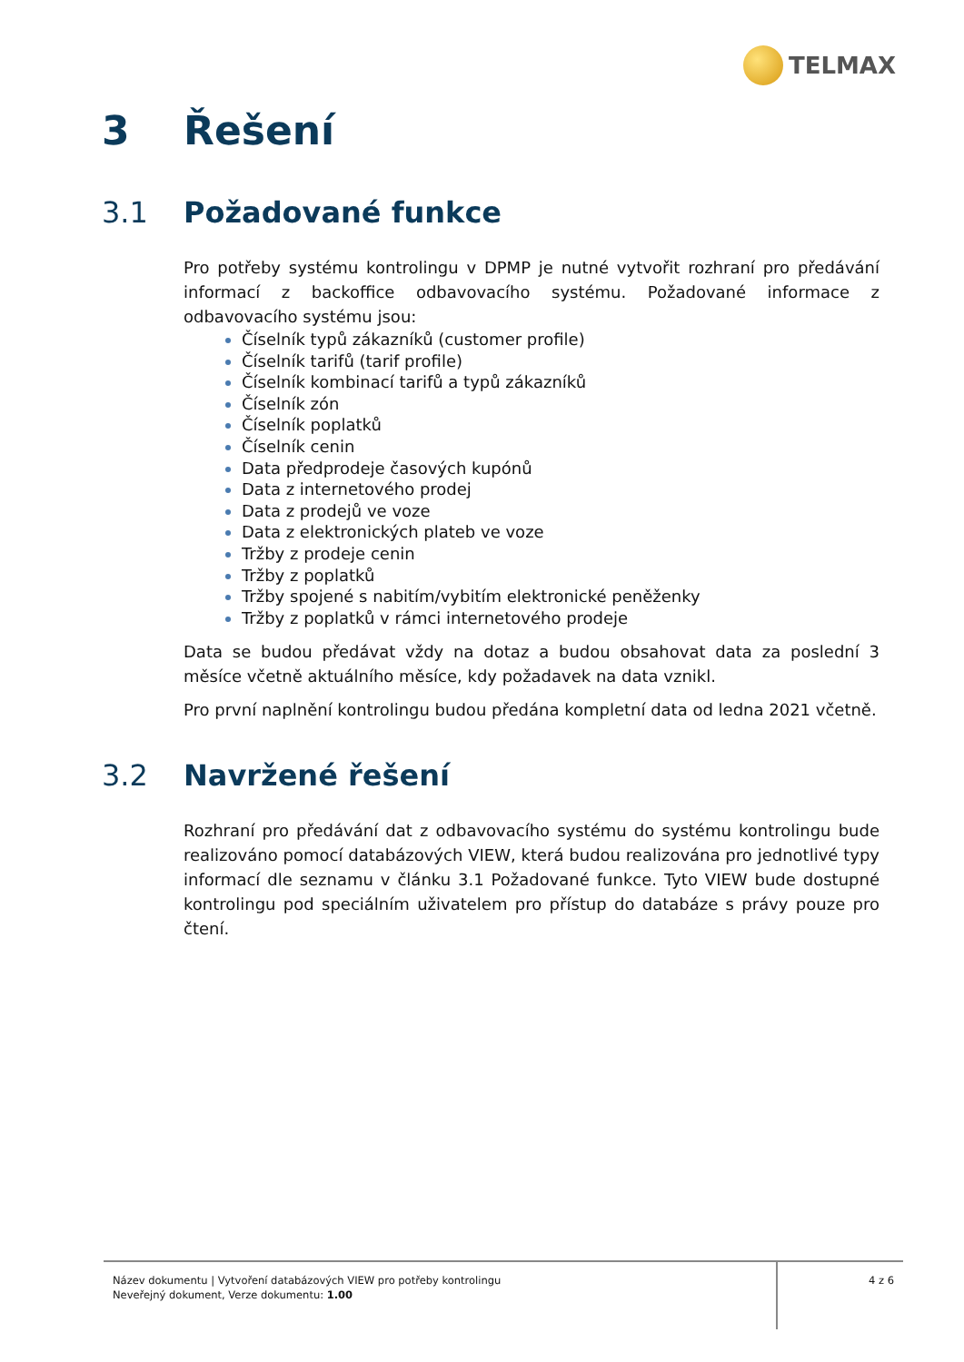TELMAX
3 Řešení
3.1 Požadované funkce
Pro potřeby systému kontrolingu v DPMP je nutné vytvořit rozhraní pro předávání informací z backoffice odbavovacího systému. Požadované informace z odbavovacího systému jsou:
Číselník typů zákazníků (customer profile)
Číselník tarifů (tarif profile)
Číselník kombinací tarifů a typů zákazníků
Číselník zón
Číselník poplatků
Číselník cenin
Data předprodeje časových kupónů
Data z internetového prodej
Data z prodejů ve voze
Data z elektronických plateb ve voze
Tržby z prodeje cenin
Tržby z poplatků
Tržby spojené s nabitím/vybitím elektronické peněženky
Tržby z poplatků v rámci internetového prodeje
Data se budou předávat vždy na dotaz a budou obsahovat data za poslední 3 měsíce včetně aktuálního měsíce, kdy požadavek na data vznikl.
Pro první naplnění kontrolingu budou předána kompletní data od ledna 2021 včetně.
3.2 Navržené řešení
Rozhraní pro předávání dat z odbavovacího systému do systému kontrolingu bude realizováno pomocí databázových VIEW, která budou realizována pro jednotlivé typy informací dle seznamu v článku 3.1 Požadované funkce. Tyto VIEW bude dostupné kontrolingu pod speciálním uživatelem pro přístup do databáze s právy pouze pro čtení.
Název dokumentu | Vytvoření databázových VIEW pro potřeby kontrolingu
Neveřejný dokument, Verze dokumentu: 1.00
4 z 6